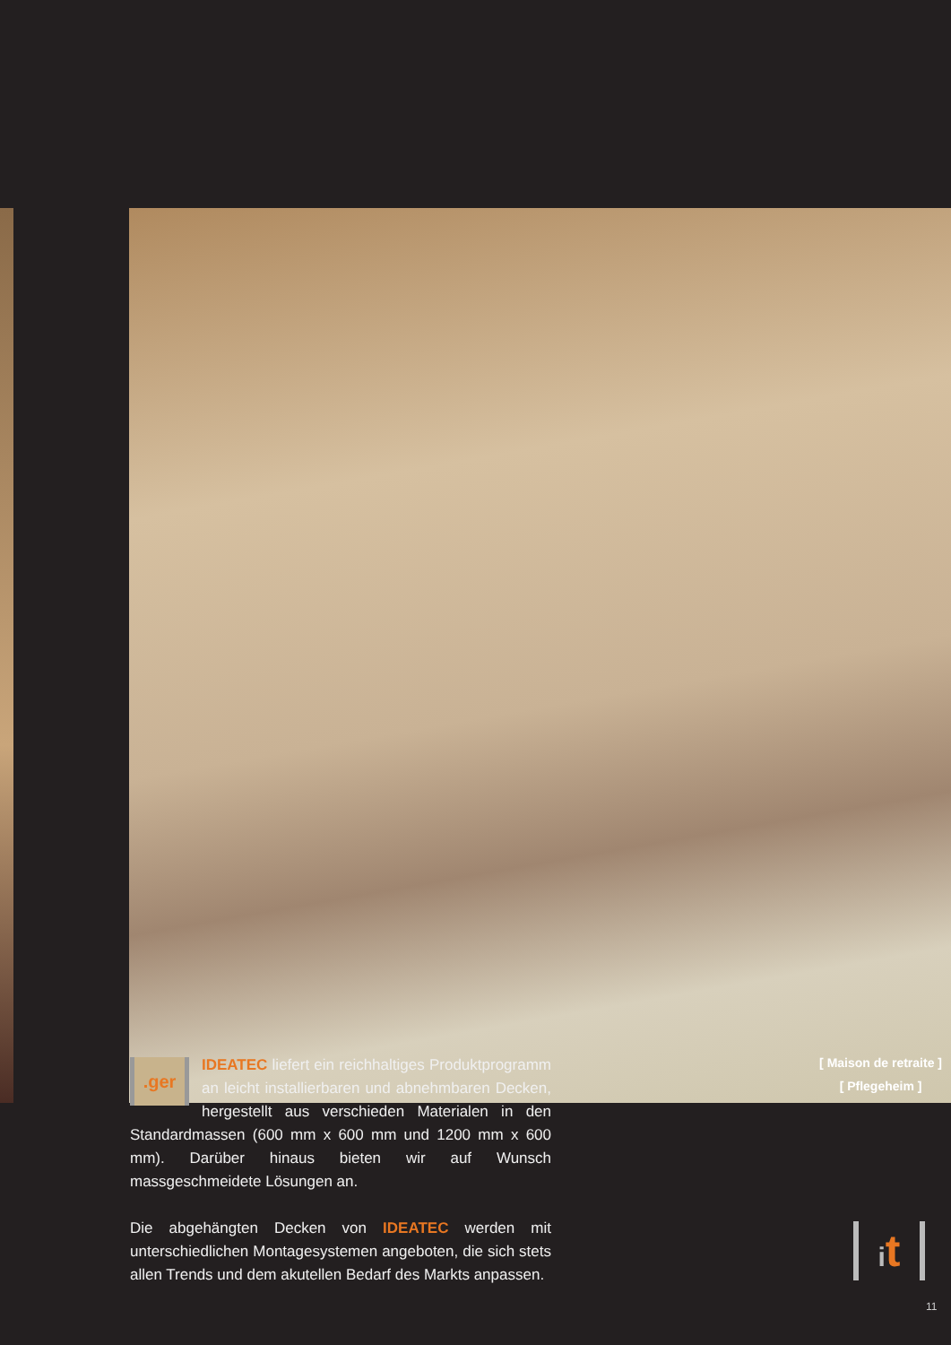[ Maison de retraite ]
[ Pflegeheim ]
.ger IDEATEC liefert ein reichhaltiges Produktprogramm an leicht installierbaren und abnehmbaren Decken, hergestellt aus verschieden Materialen in den Standardmassen (600 mm x 600 mm und 1200 mm x 600 mm). Darüber hinaus bieten wir auf Wunsch massgeschmeidete Lösungen an.
Die abgehängten Decken von IDEATEC werden mit unterschiedlichen Montagesystemen angeboten, die sich stets allen Trends und dem akutellen Bedarf des Markts anpassen.
it
11